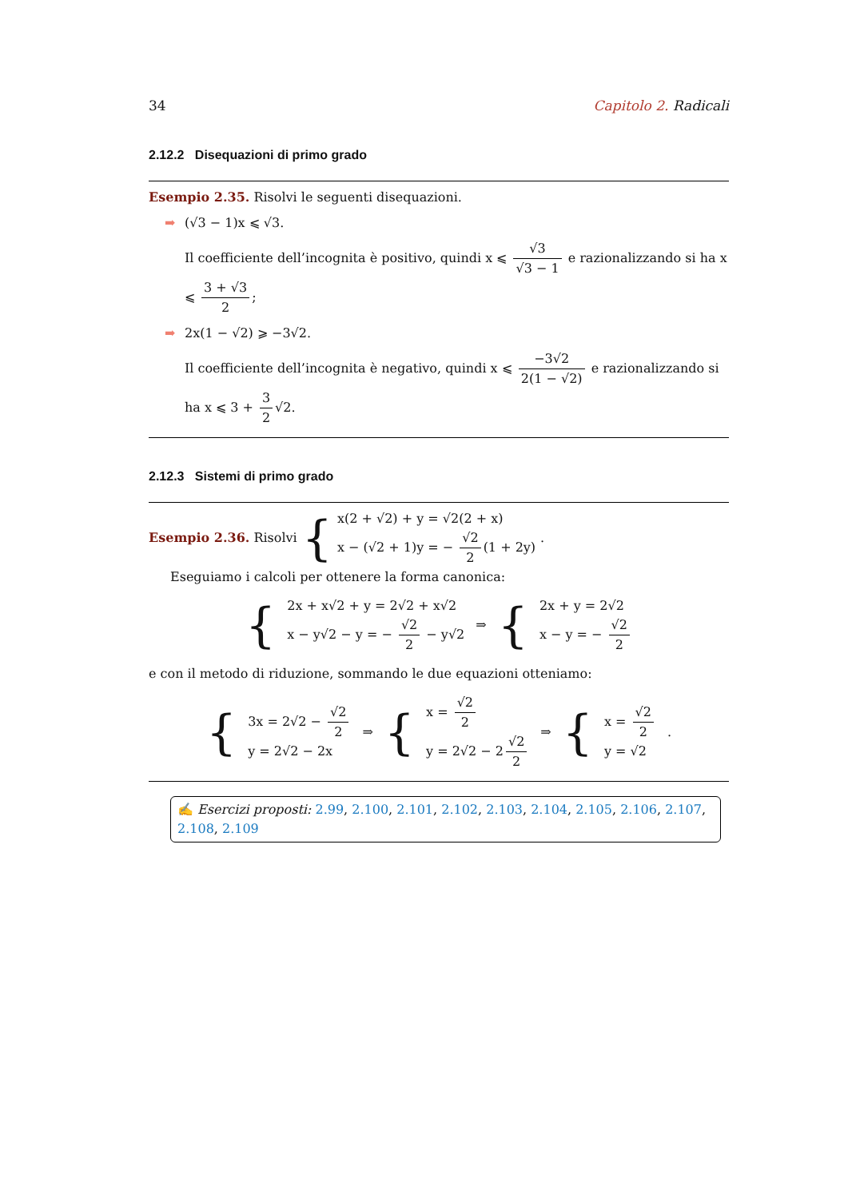34 Capitolo 2. Radicali
2.12.2 Disequazioni di primo grado
Esempio 2.35. Risolvi le seguenti disequazioni.
➡ (√3 − 1)x ⩽ √3.
Il coefficiente dell’incognita è positivo, quindi x ⩽ √3 √3 − 1 e razionalizzando si ha x ⩽ 3 + √3 2;
➡ 2x(1 − √2) ⩾ −3√2.
Il coefficiente dell’incognita è negativo, quindi x ⩽ −3√2 2(1 − √2) e razionalizzando si ha x ⩽ 3 + 3 2 √2.
2.12.3 Sistemi di primo grado
Esempio 2.36. Risolvi {
x(2 + √2) + y = √2(2 + x)
x − (√2 + 1)y = − √2 2 (1 + 2y)
.
Eseguiamo i calcoli per ottenere la forma canonica:
{
2x + x√2 + y = 2√2 + x√2
x − y√2 − y = − √2 2 − y√2
⇒ {
2x + y = 2√2
x − y = − √2 2
e con il metodo di riduzione, sommando le due equazioni otteniamo:
{
3x = 2√2 − √2 2
y = 2√2 − 2x
⇒ {
x = √2 2
y = 2√2 − 2 √2 2
⇒ {
x = √2 2
y = √2
.
✍ Esercizi proposti: 2.99, 2.100, 2.101, 2.102, 2.103, 2.104, 2.105, 2.106, 2.107, 2.108, 2.109